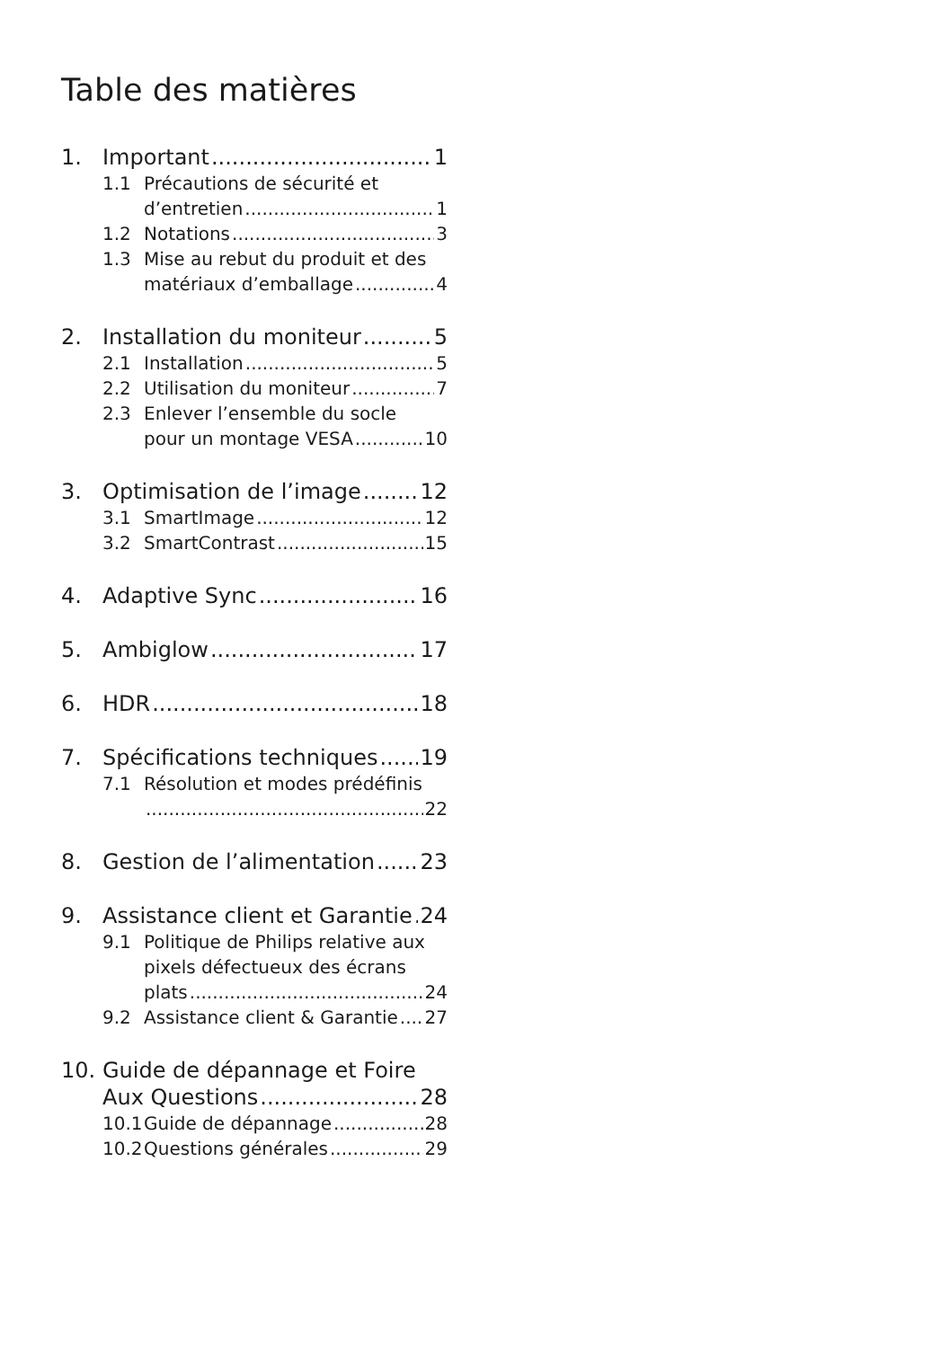Table des matières
1. Important 1
1.1 Précautions de sécurité et
d’entretien 1
1.2 Notations 3
1.3 Mise au rebut du produit et des
matériaux d’emballage 4
2. Installation du moniteur 5
2.1 Installation 5
2.2 Utilisation du moniteur 7
2.3 Enlever l’ensemble du socle
pour un montage VESA 10
3. Optimisation de l’image 12
3.1 SmartImage 12
3.2 SmartContrast 15
4. Adaptive Sync 16
5. Ambiglow 17
6. HDR 18
7. Spécifications techniques 19
7.1 Résolution et modes prédéfinis
22
8. Gestion de l’alimentation 23
9. Assistance client et Garantie 24
9.1 Politique de Philips relative aux
pixels défectueux des écrans
plats 24
9.2 Assistance client & Garantie 27
10. Guide de dépannage et Foire
Aux Questions 28
10.1 Guide de dépannage 28
10.2 Questions générales 29